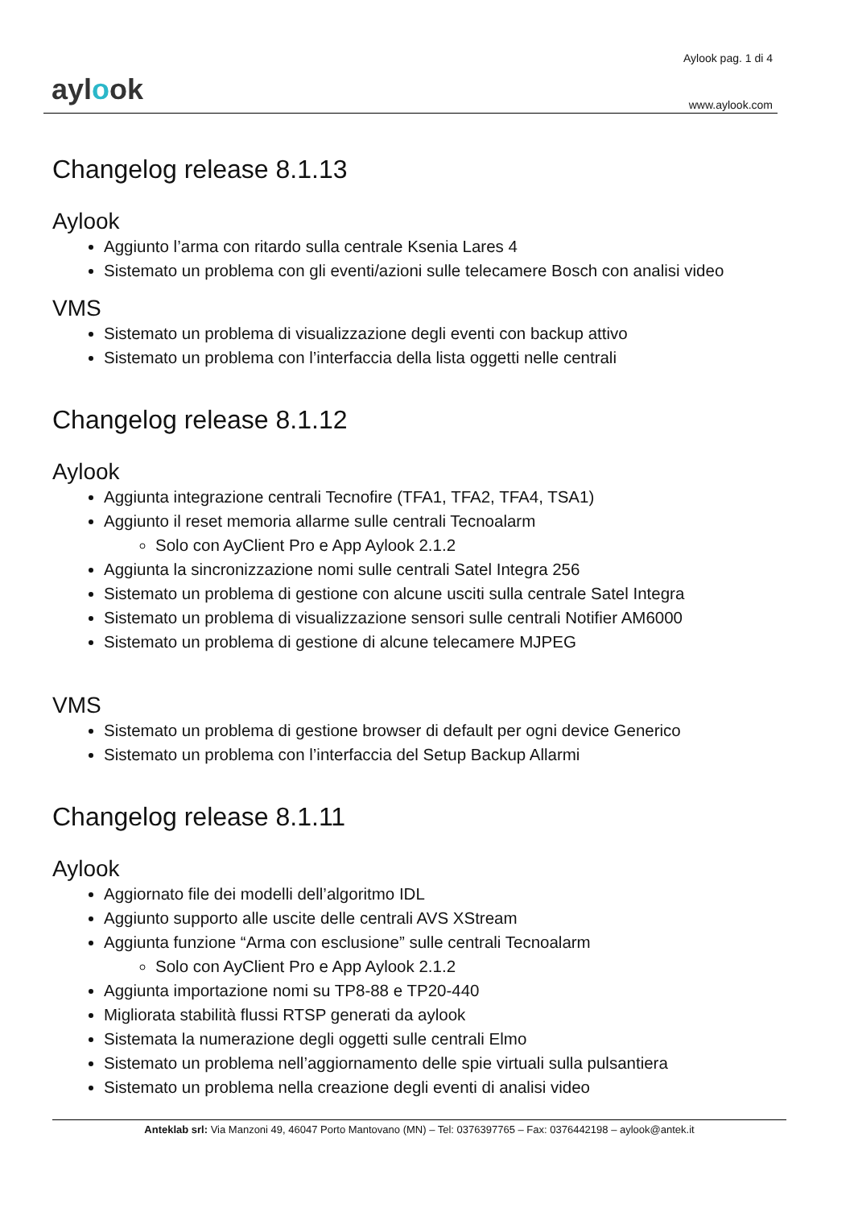aylook
Aylook pag. 1 di 4
www.aylook.com
Changelog release 8.1.13
Aylook
Aggiunto l’arma con ritardo sulla centrale Ksenia Lares 4
Sistemato un problema con gli eventi/azioni sulle telecamere Bosch con analisi video
VMS
Sistemato un problema di visualizzazione degli eventi con backup attivo
Sistemato un problema con l’interfaccia della lista oggetti nelle centrali
Changelog release 8.1.12
Aylook
Aggiunta integrazione centrali Tecnofire (TFA1, TFA2, TFA4, TSA1)
Aggiunto il reset memoria allarme sulle centrali Tecnoalarm
Solo con AyClient Pro e App Aylook 2.1.2
Aggiunta la sincronizzazione nomi sulle centrali Satel Integra 256
Sistemato un problema di gestione con alcune usciti sulla centrale Satel Integra
Sistemato un problema di visualizzazione sensori sulle centrali Notifier AM6000
Sistemato un problema di gestione di alcune telecamere MJPEG
VMS
Sistemato un problema di gestione browser di default per ogni device Generico
Sistemato un problema con l’interfaccia del Setup Backup Allarmi
Changelog release 8.1.11
Aylook
Aggiornato file dei modelli dell’algoritmo IDL
Aggiunto supporto alle uscite delle centrali AVS XStream
Aggiunta funzione “Arma con esclusione” sulle centrali Tecnoalarm
Solo con AyClient Pro e App Aylook 2.1.2
Aggiunta importazione nomi su TP8-88 e TP20-440
Migliorata stabilità flussi RTSP generati da aylook
Sistemata la numerazione degli oggetti sulle centrali Elmo
Sistemato un problema nell’aggiornamento delle spie virtuali sulla pulsantiera
Sistemato un problema nella creazione degli eventi di analisi video
Anteklab srl: Via Manzoni 49, 46047 Porto Mantovano (MN) – Tel: 0376397765 – Fax: 0376442198 – aylook@antek.it